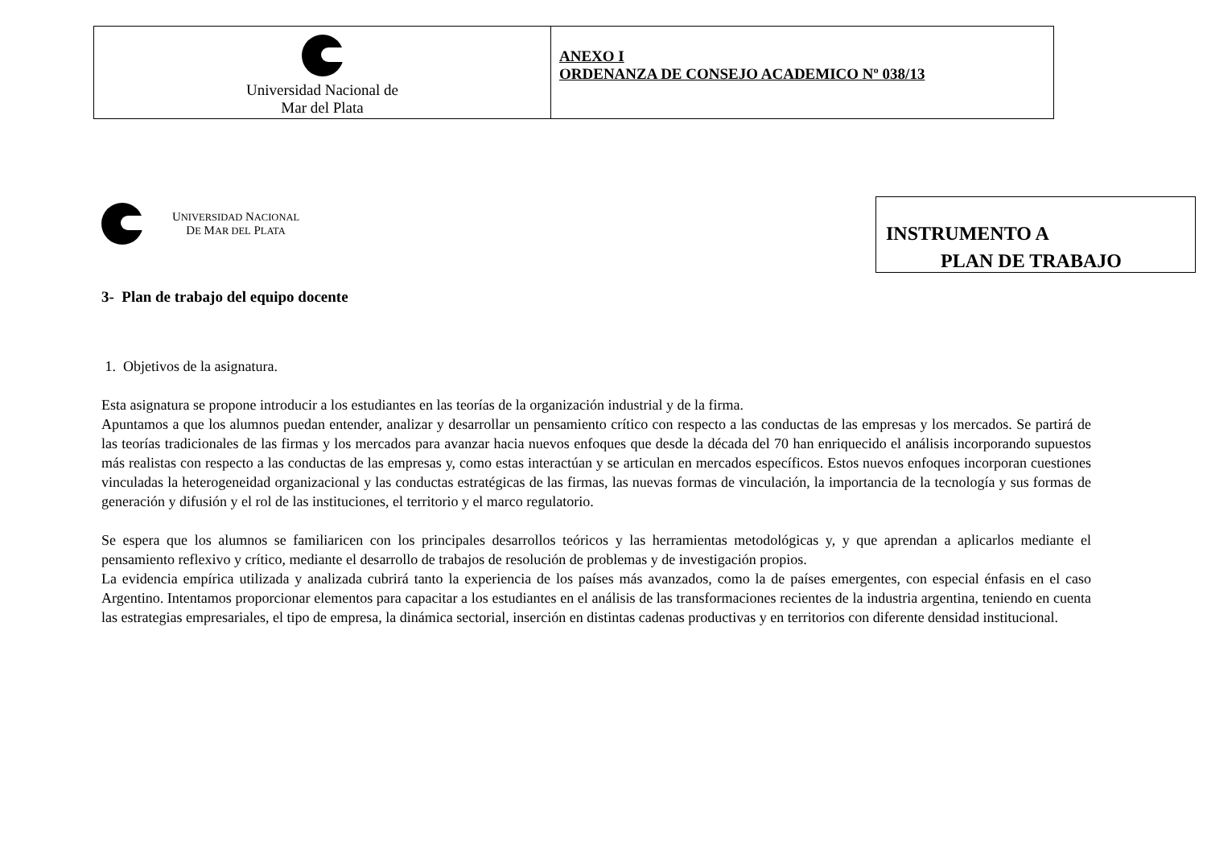Universidad Nacional de
Mar del Plata
ANEXO I
ORDENANZA DE CONSEJO ACADEMICO Nº 038/13
UNIVERSIDAD NACIONAL
DE MAR DEL PLATA
INSTRUMENTO A
PLAN DE TRABAJO
3- Plan de trabajo del equipo docente
1. Objetivos de la asignatura.
Esta asignatura se propone introducir a los estudiantes en las teorías de la organización industrial y de la firma.
Apuntamos a que los alumnos puedan entender, analizar y desarrollar un pensamiento crítico con respecto a las conductas de las empresas y los mercados. Se partirá de las teorías tradicionales de las firmas y los mercados para avanzar hacia nuevos enfoques que desde la década del 70 han enriquecido el análisis incorporando supuestos más realistas con respecto a las conductas de las empresas y, como estas interactúan y se articulan en mercados específicos. Estos nuevos enfoques incorporan cuestiones vinculadas la heterogeneidad organizacional y las conductas estratégicas de las firmas, las nuevas formas de vinculación, la importancia de la tecnología y sus formas de generación y difusión y el rol de las instituciones, el territorio y el marco regulatorio.
Se espera que los alumnos se familiaricen con los principales desarrollos teóricos y las herramientas metodológicas y, y que aprendan a aplicarlos mediante el pensamiento reflexivo y crítico, mediante el desarrollo de trabajos de resolución de problemas y de investigación propios.
La evidencia empírica utilizada y analizada cubrirá tanto la experiencia de los países más avanzados, como la de países emergentes, con especial énfasis en el caso Argentino. Intentamos proporcionar elementos para capacitar a los estudiantes en el análisis de las transformaciones recientes de la industria argentina, teniendo en cuenta las estrategias empresariales, el tipo de empresa, la dinámica sectorial, inserción en distintas cadenas productivas y en territorios con diferente densidad institucional.